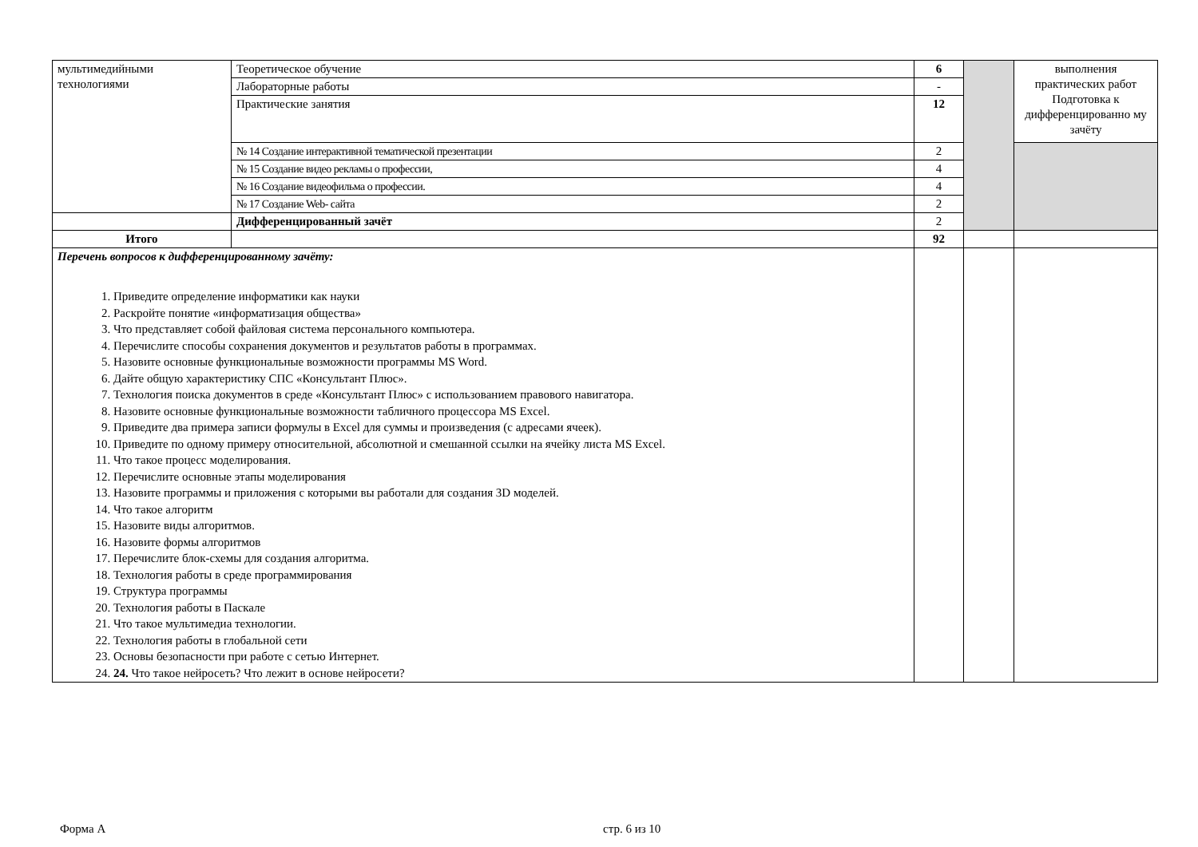| мультимедийными технологиями | Теоретическое обучение | 6 | | выполнения практических работ Подготовка к дифференцированно му зачёту |
| | Лабораторные работы | - | | |
| | Практические занятия | 12 | | |
| | № 14 Создание интерактивной тематической презентации | 2 | | |
| | № 15 Создание видео рекламы о профессии, | 4 | | |
| | № 16 Создание видеофильма о профессии. | 4 | | |
| | № 17 Создание Web- сайта | 2 | | |
| | Дифференцированный зачёт | 2 | | |
| Итого | | 92 | | |
| Перечень вопросов к дифференцированному зачёту: 1. Приведите определение информатики как науки 2. Раскройте понятие «информатизация общества» 3. Что представляет собой файловая система персонального компьютера. 4. Перечислите способы сохранения документов и результатов работы в программах. 5. Назовите основные функциональные возможности программы MS Word. 6. Дайте общую характеристику СПС «Консультант Плюс». 7. Технология поиска документов в среде «Консультант Плюс» с использованием правового навигатора. 8. Назовите основные функциональные возможности табличного процессора MS Excel. 9. Приведите два примера записи формулы в Excel для суммы и произведения (с адресами ячеек). 10. Приведите по одному примеру относительной, абсолютной и смешанной ссылки на ячейку листа MS Excel. 11. Что такое процесс моделирования. 12. Перечислите основные этапы моделирования 13. Назовите программы и приложения с которыми вы работали для создания 3D моделей. 14. Что такое алгоритм 15. Назовите виды алгоритмов. 16. Назовите формы алгоритмов 17. Перечислите блок-схемы для создания алгоритма. 18. Технология работы в среде программирования 19. Структура программы 20. Технология работы в Паскале 21. Что такое мультимедиа технологии. 22. Технология работы в глобальной сети 23. Основы безопасности при работе с сетью Интернет. 24. 24. Что такое нейросеть? Что лежит в основе нейросети? | | | | |
Форма А стр. 6 из 10